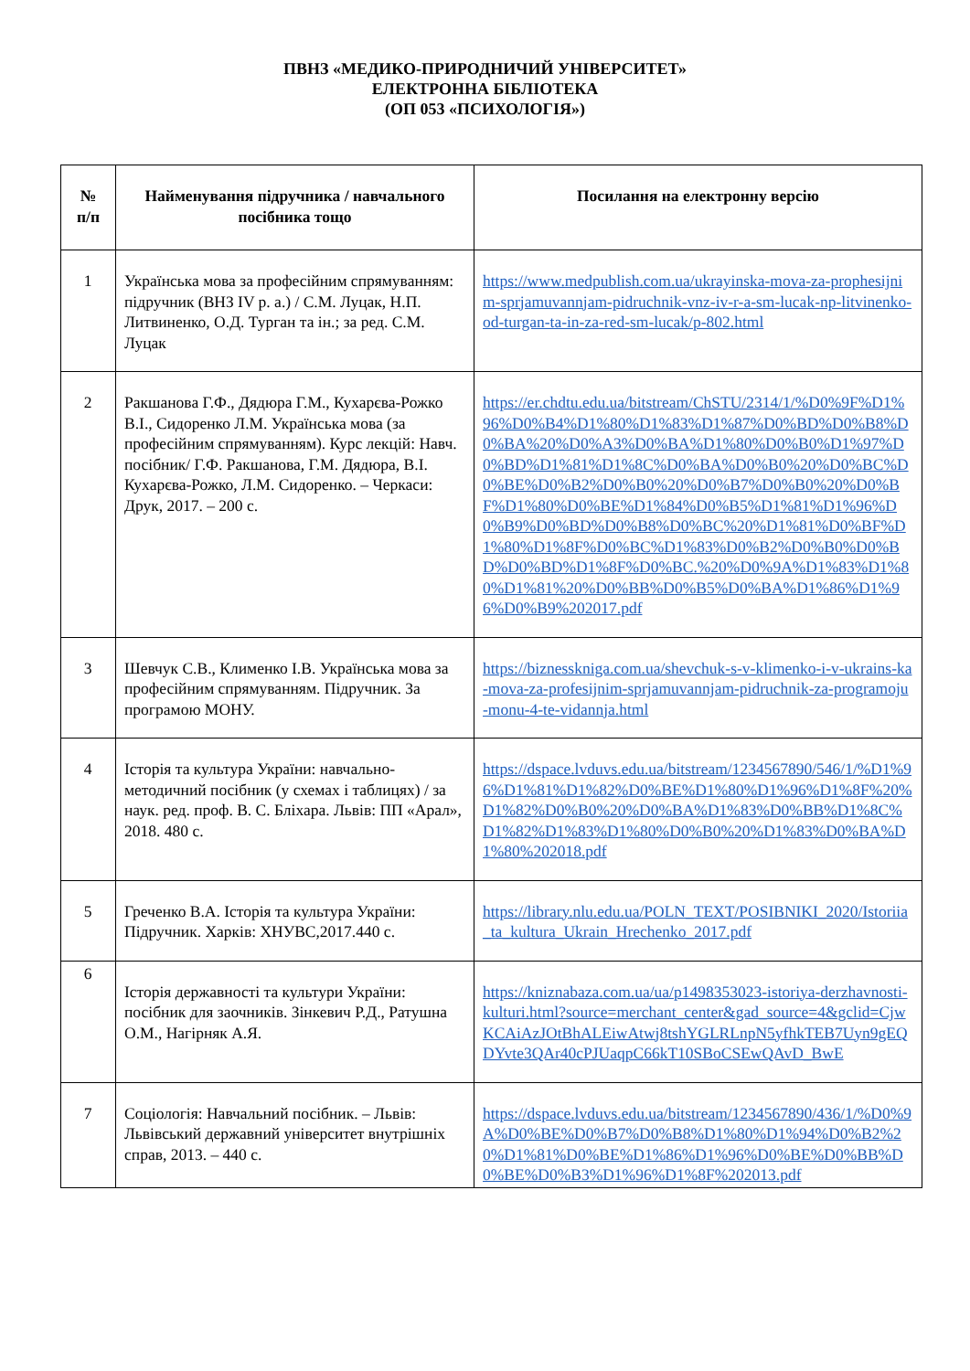ПВНЗ «МЕДИКО-ПРИРОДНИЧИЙ УНІВЕРСИТЕТ»
ЕЛЕКТРОННА БІБЛІОТЕКА
(ОП 053 «ПСИХОЛОГІЯ»)
| № п/п | Найменування підручника / навчального посібника тощо | Посилання на електронну версію |
| --- | --- | --- |
| 1 | Українська мова за професійним спрямуванням: підручник (ВНЗ IV р. а.) / С.М. Луцак, Н.П. Литвиненко, О.Д. Турган та ін.; за ред. С.М. Луцак | https://www.medpublish.com.ua/ukrayinska-mova-za-prophesijnim-sprjamuvannjam-pidruchnik-vnz-iv-r-a-sm-lucak-np-litvinenko-od-turgan-ta-in-za-red-sm-lucak/p-802.html |
| 2 | Ракшанова Г.Ф., Дядюра Г.М., Кухарєва-Рожко В.І., Сидоренко Л.М. Українська мова (за професійним спрямуванням). Курс лекцій: Навч. посібник/ Г.Ф. Ракшанова, Г.М. Дядюра, В.І. Кухарєва-Рожко, Л.М. Сидоренко. – Черкаси: Друк, 2017. – 200 с. | https://er.chdtu.edu.ua/bitstream/ChSTU/2314/1/%D0%9F%D1%96%D0%B4%D1%80%D1%83%D1%87%D0%BD%D0%B8%D0%BA%20%D0%A3%D0%BA%D1%80%D0%B0%D1%97%D0%BD%D1%81%D1%8C%D0%BA%D0%B0%20%D0%BC%D0%BE%D0%B2%D0%B0%20%D0%B7%D0%B0%20%D0%BF%D1%80%D0%BE%D1%84%D0%B5%D1%81%D1%96%D0%B9%D0%BD%D0%B8%D0%BC%20%D1%81%D0%BF%D1%80%D1%8F%D0%BC%D1%83%D0%B2%D0%B0%D0%BD%D0%BD%D1%8F%D0%BC.%20%D0%9A%D1%83%D1%80%D1%81%20%D0%BB%D0%B5%D0%BA%D1%86%D1%96%D0%B9%202017.pdf |
| 3 | Шевчук С.В., Клименко І.В. Українська мова за професійним спрямуванням. Підручник. За програмою МОНУ. | https://biznesskniga.com.ua/shevchuk-s-v-klimenko-i-v-ukrains-ka-mova-za-profesijnim-sprjamuvannjam-pidruchnik-za-programoju-monu-4-te-vidannja.html |
| 4 | Історія та культура України: навчально-методичний посібник (у схемах і таблицях) / за наук. ред. проф. В. С. Бліхара. Львів: ПП «Арал», 2018. 480 с. | https://dspace.lvduvs.edu.ua/bitstream/1234567890/546/1/%D1%96%D1%81%D1%82%D0%BE%D1%80%D1%96%D1%8F%20%D1%82%D0%B0%20%D0%BA%D1%83%D0%BB%D1%8C%D1%82%D1%83%D1%80%D0%B0%20%D1%83%D0%BA%D1%80%202018.pdf |
| 5 | Греченко В.А. Історія та культура України: Підручник. Харків: ХНУВС,2017.440 с. | https://library.nlu.edu.ua/POLN_TEXT/POSIBNIKI_2020/Istoriia_ta_kultura_Ukrain_Hrechenko_2017.pdf |
| 6 | Історія державності та культури України: посібник для заочників. Зінкевич Р.Д., Ратушна О.М., Нагірняк А.Я. | https://kniznabaza.com.ua/ua/p1498353023-istoriya-derzhavnosti-kulturi.html?source=merchant_center&gad_source=4&gclid=CjwKCAiAzJOtBhALEiwAtwj8tshYGLRLnpN5yfhkTEB7Uyn9gEQDYvte3QAr40cPJUaqpC66kT10SBoCSEwQAvD_BwE |
| 7 | Соціологія: Навчальний посібник. – Львів: Львівський державний університет внутрішніх справ, 2013. – 440 с. | https://dspace.lvduvs.edu.ua/bitstream/1234567890/436/1/%D0%9A%D0%BE%D0%B7%D0%B8%D1%80%D1%94%D0%B2%20%D1%81%D0%BE%D1%86%D1%96%D0%BE%D0%BB%D0%BE%D0%B3%D1%96%D1%8F%202013.pdf |